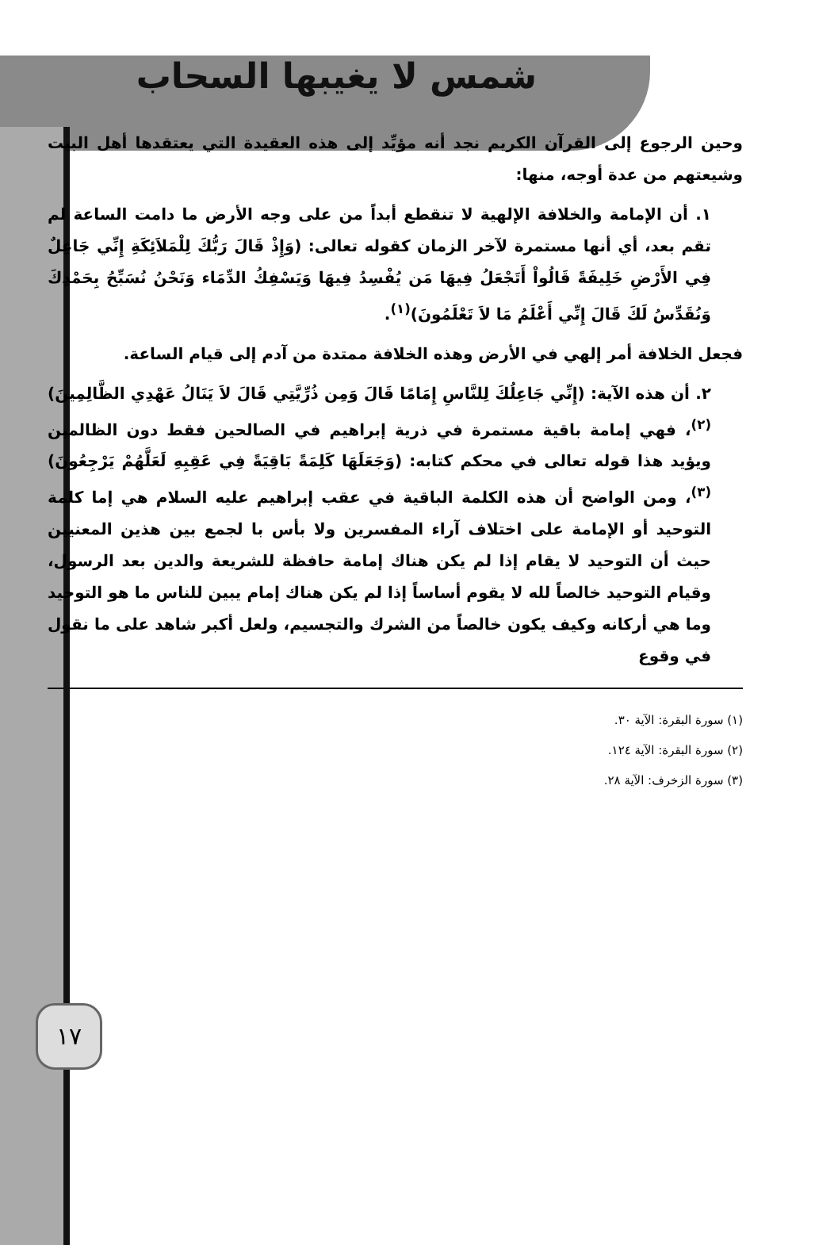شمس لا يغيبها السحاب
وحين الرجوع إلى القرآن الكريم نجد أنه مؤيِّد إلى هذه العقيدة التي يعتقدها أهل البيت وشيعتهم من عدة أوجه، منها:
١. أن الإمامة والخلافة الإلهية لا تنقطع أبداً من على وجه الأرض ما دامت الساعة لم تقم بعد، أي أنها مستمرة لآخر الزمان كقوله تعالى: (وَإِذْ قَالَ رَبُّكَ لِلْمَلاَئِكَةِ إِنِّي جَاعِلٌ فِي الأَرْضِ خَلِيفَةً قَالُواْ أَتَجْعَلُ فِيهَا مَن يُفْسِدُ فِيهَا وَيَسْفِكُ الدِّمَاء وَنَحْنُ نُسَبِّحُ بِحَمْدِكَ وَنُقَدِّسُ لَكَ قَالَ إِنِّي أَعْلَمُ مَا لاَ تَعْلَمُونَ)<sup>(١)</sup>.
فجعل الخلافة أمر إلهي في الأرض وهذه الخلافة ممتدة من آدم إلى قيام الساعة.
٢. أن هذه الآية: (إِنِّي جَاعِلُكَ لِلنَّاسِ إِمَامًا قَالَ وَمِن ذُرِّيَّتِي قَالَ لاَ يَنَالُ عَهْدِي الظَّالِمِينَ)<sup>(٢)</sup>، فهي إمامة باقية مستمرة في ذرية إبراهيم في الصالحين فقط دون الظالمين ويؤيد هذا قوله تعالى في محكم كتابه: (وَجَعَلَهَا كَلِمَةً بَاقِيَةً فِي عَقِبِهِ لَعَلَّهُمْ يَرْجِعُونَ)<sup>(٣)</sup>، ومن الواضح أن هذه الكلمة الباقية في عقب إبراهيم عليه السلام هي إما كلمة التوحيد أو الإمامة على اختلاف آراء المفسرين ولا بأس با لجمع بين هذين المعنيين حيث أن التوحيد لا يقام إذا لم يكن هناك إمامة حافظة للشريعة والدين بعد الرسول، وقيام التوحيد خالصاً لله لا يقوم أساساً إذا لم يكن هناك إمام يبين للناس ما هو التوحيد وما هي أركانه وكيف يكون خالصاً من الشرك والتجسيم، ولعل أكبر شاهد على ما نقول في وقوع
(١) سورة البقرة: الآية ٣٠.
(٢) سورة البقرة: الآية ١٢٤.
(٣) سورة الزخرف: الآية ٢٨.
١٧